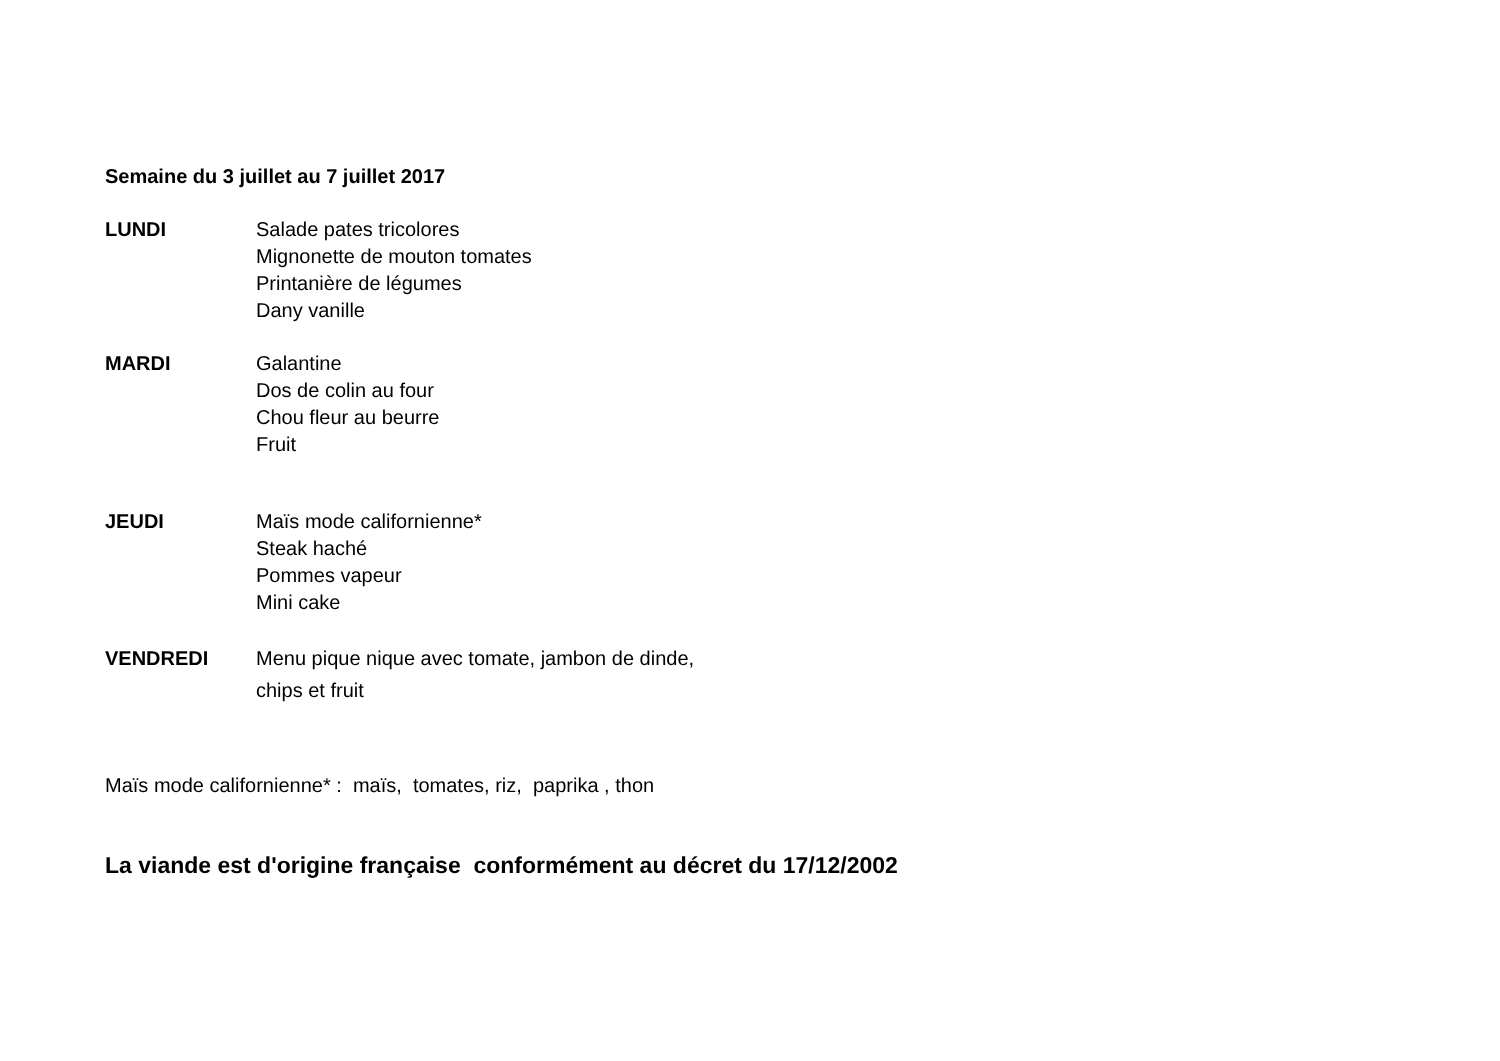Semaine du 3 juillet au 7 juillet 2017
LUNDI Salade pates tricolores
Mignonette de mouton tomates
Printanière de légumes
Dany vanille
MARDI Galantine
Dos de colin au four
Chou fleur au beurre
Fruit
JEUDI Maïs mode californienne*
Steak haché
Pommes vapeur
Mini cake
VENDREDI Menu pique nique avec tomate, jambon de dinde,
chips et fruit
Maïs mode californienne* : maïs, tomates, riz, paprika , thon
La viande est d'origine française conformément au décret du 17/12/2002